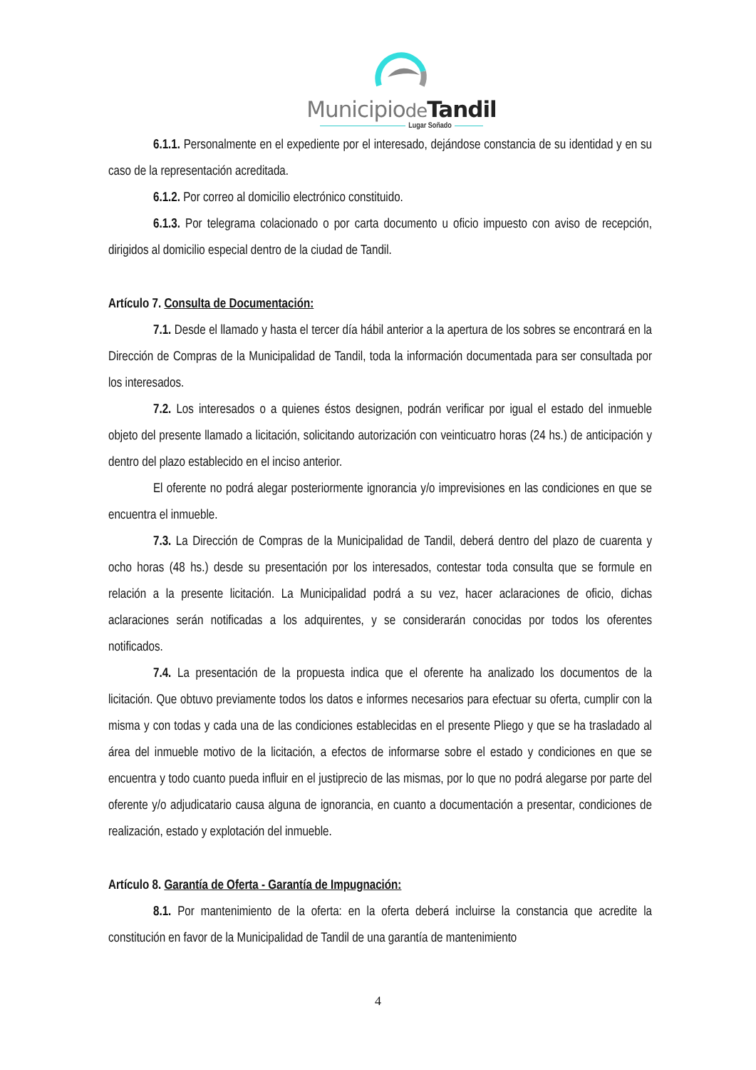Municipiode Tandil
Lugar Soñado
6.1.1. Personalmente en el expediente por el interesado, dejándose constancia de su identidad y en su caso de la representación acreditada.
6.1.2. Por correo al domicilio electrónico constituido.
6.1.3. Por telegrama colacionado o por carta documento u oficio impuesto con aviso de recepción, dirigidos al domicilio especial dentro de la ciudad de Tandil.
Artículo 7. Consulta de Documentación:
7.1. Desde el llamado y hasta el tercer día hábil anterior a la apertura de los sobres se encontrará en la Dirección de Compras de la Municipalidad de Tandil, toda la información documentada para ser consultada por los interesados.
7.2. Los interesados o a quienes éstos designen, podrán verificar por igual el estado del inmueble objeto del presente llamado a licitación, solicitando autorización con veinticuatro horas (24 hs.) de anticipación y dentro del plazo establecido en el inciso anterior.
El oferente no podrá alegar posteriormente ignorancia y/o imprevisiones en las condiciones en que se encuentra el inmueble.
7.3. La Dirección de Compras de la Municipalidad de Tandil, deberá dentro del plazo de cuarenta y ocho horas (48 hs.) desde su presentación por los interesados, contestar toda consulta que se formule en relación a la presente licitación. La Municipalidad podrá a su vez, hacer aclaraciones de oficio, dichas aclaraciones serán notificadas a los adquirentes, y se considerarán conocidas por todos los oferentes notificados.
7.4. La presentación de la propuesta indica que el oferente ha analizado los documentos de la licitación. Que obtuvo previamente todos los datos e informes necesarios para efectuar su oferta, cumplir con la misma y con todas y cada una de las condiciones establecidas en el presente Pliego y que se ha trasladado al área del inmueble motivo de la licitación, a efectos de informarse sobre el estado y condiciones en que se encuentra y todo cuanto pueda influir en el justiprecio de las mismas, por lo que no podrá alegarse por parte del oferente y/o adjudicatario causa alguna de ignorancia, en cuanto a documentación a presentar, condiciones de realización, estado y explotación del inmueble.
Artículo 8. Garantía de Oferta - Garantía de Impugnación:
8.1. Por mantenimiento de la oferta: en la oferta deberá incluirse la constancia que acredite la constitución en favor de la Municipalidad de Tandil de una garantía de mantenimiento
4